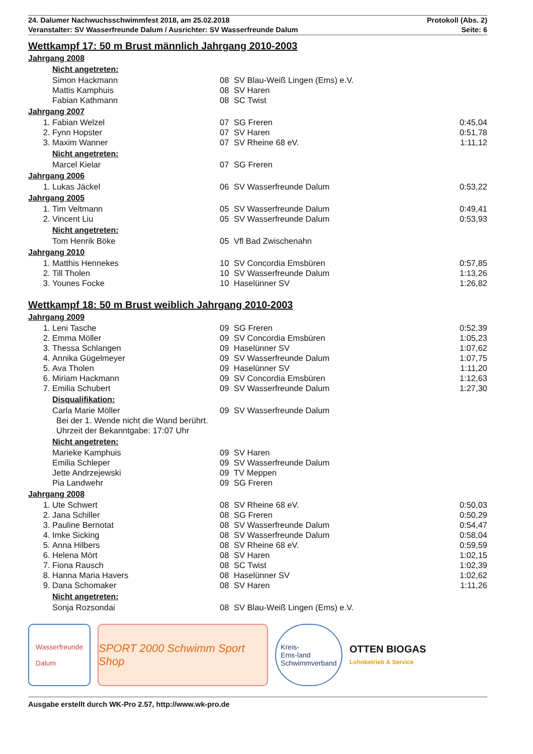24. Dalumer Nachwuchsschwimmfest 2018, am 25.02.2018
Veranstalter: SV Wasserfreunde Dalum / Ausrichter: SV Wasserfreunde Dalum
Protokoll (Abs. 2)
Seite: 6
Wettkampf 17: 50 m Brust männlich Jahrgang 2010-2003
Jahrgang 2008
Nicht angetreten:
| | Simon Hackmann | 08 | SV Blau-Weiß Lingen (Ems) e.V. | |
| | Mattis Kamphuis | 08 | SV Haren | |
| | Fabian Kathmann | 08 | SC Twist | |
Jahrgang 2007
| 1. | Fabian Welzel | 07 | SG Freren | 0:45,04 |
| 2. | Fynn Hopster | 07 | SV Haren | 0:51,78 |
| 3. | Maxim Wanner | 07 | SV Rheine 68 eV. | 1:11,12 |
Nicht angetreten:
| | Marcel Kielar | 07 | SG Freren | |
Jahrgang 2006
| 1. | Lukas Jäckel | 06 | SV Wasserfreunde Dalum | 0:53,22 |
Jahrgang 2005
| 1. | Tim Veltmann | 05 | SV Wasserfreunde Dalum | 0:49,41 |
| 2. | Vincent Liu | 05 | SV Wasserfreunde Dalum | 0:53,93 |
Nicht angetreten:
| | Tom Henrik Böke | 05 | Vfl Bad Zwischenahn | |
Jahrgang 2010
| 1. | Matthis Hennekes | 10 | SV Concordia Emsbüren | 0:57,85 |
| 2. | Till Tholen | 10 | SV Wasserfreunde Dalum | 1:13,26 |
| 3. | Younes Focke | 10 | Haselünner SV | 1:26,82 |
Wettkampf 18: 50 m Brust weiblich Jahrgang 2010-2003
Jahrgang 2009
| 1. | Leni Tasche | 09 | SG Freren | 0:52,39 |
| 2. | Emma Möller | 09 | SV Concordia Emsbüren | 1:05,23 |
| 3. | Thessa Schlangen | 09 | Haselünner SV | 1:07,62 |
| 4. | Annika Gügelmeyer | 09 | SV Wasserfreunde Dalum | 1:07,75 |
| 5. | Ava Tholen | 09 | Haselünner SV | 1:11,20 |
| 6. | Miriam Hackmann | 09 | SV Concordia Emsbüren | 1:12,63 |
| 7. | Emilia Schubert | 09 | SV Wasserfreunde Dalum | 1:27,30 |
Disqualifikation:
| | Carla Marie Möller | 09 | SV Wasserfreunde Dalum | |
Bei der 1. Wende nicht die Wand berührt.
Uhrzeit der Bekanntgabe: 17:07 Uhr
Nicht angetreten:
| | Marieke Kamphuis | 09 | SV Haren | |
| | Emilia Schleper | 09 | SV Wasserfreunde Dalum | |
| | Jette Andrzejewski | 09 | TV Meppen | |
| | Pia Landwehr | 09 | SG Freren | |
Jahrgang 2008
| 1. | Ute Schwert | 08 | SV Rheine 68 eV. | 0:50,03 |
| 2. | Jana Schiller | 08 | SG Freren | 0:50,29 |
| 3. | Pauline Bernotat | 08 | SV Wasserfreunde Dalum | 0:54,47 |
| 4. | Imke Sicking | 08 | SV Wasserfreunde Dalum | 0:58,04 |
| 5. | Anna Hilbers | 08 | SV Rheine 68 eV. | 0:59,59 |
| 6. | Helena Mört | 08 | SV Haren | 1:02,15 |
| 7. | Fiona Rausch | 08 | SC Twist | 1:02,39 |
| 8. | Hanna Maria Havers | 08 | Haselünner SV | 1:02,62 |
| 9. | Dana Schomaker | 08 | SV Haren | 1:11,26 |
Nicht angetreten:
| | Sonja Rozsondai | 08 | SV Blau-Weiß Lingen (Ems) e.V. | |
Wasserfreunde
Dalum
SPORT 2000 Schwimm Sport Shop
Kreis-
Ems-land
Schwimmverband
OTTEN BIOGAS
Lohnbetrieb & Service
Ausgabe erstellt durch WK-Pro 2.57, http://www.wk-pro.de